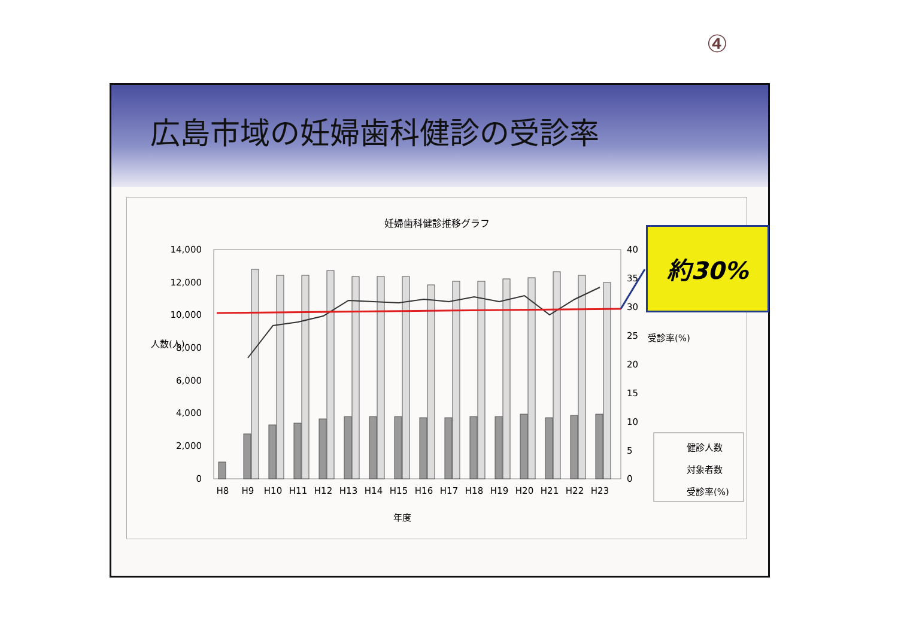④
広島市域の妊婦歯科健診の受診率
妊婦歯科健診推移グラフ
14,000
12,000
10,000
8,000
6,000
4,000
2,000
0
40
35
30
25
20
15
10
5
0
人数(人)
受診率(%)
H8
H9
H10
H11
H12
H13
H14
H15
H16
H17
H18
H19
H20
H21
H22
H23
年度
健診人数
対象者数
受診率(%)
約30%